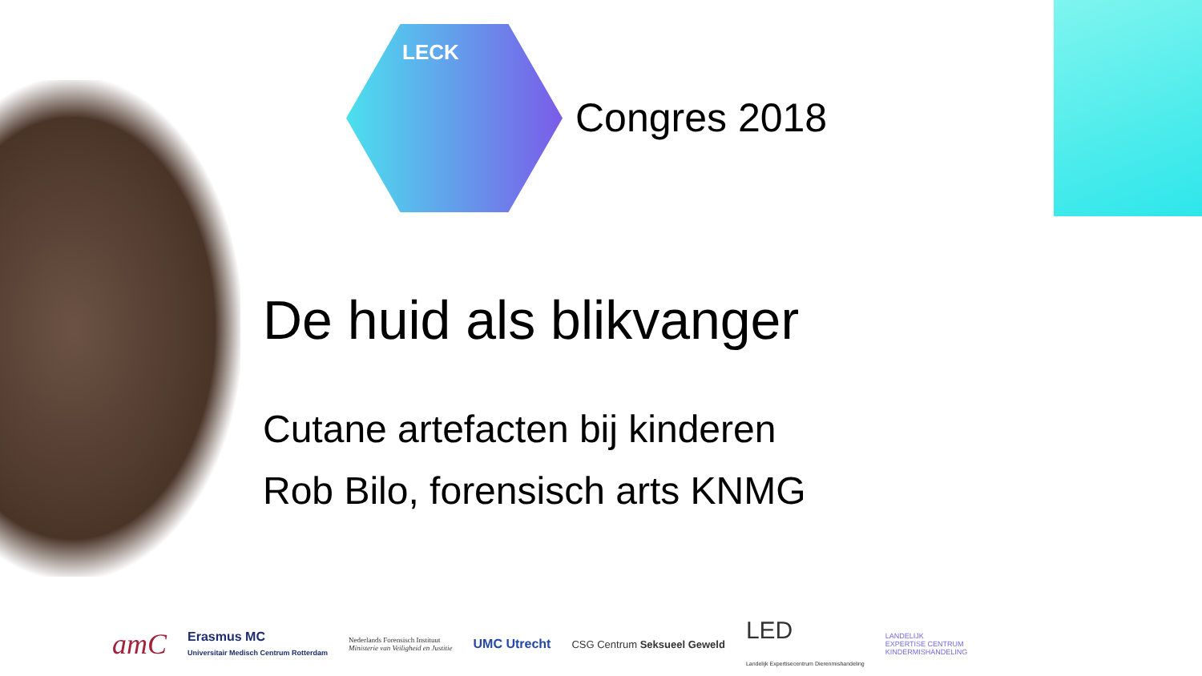LECK
Congres 2018
De huid als blikvanger
Cutane artefacten bij kinderen
Rob Bilo, forensisch arts KNMG
amC
Erasmus MC
Universitair Medisch Centrum Rotterdam
Nederlands Forensisch Instituut
Ministerie van Veiligheid en Justitie
UMC Utrecht
CSG Centrum Seksueel Geweld
LED
Landelijk Expertisecentrum Dierenmishandeling
LANDELIJK
EXPERTISE CENTRUM
KINDERMISHANDELING